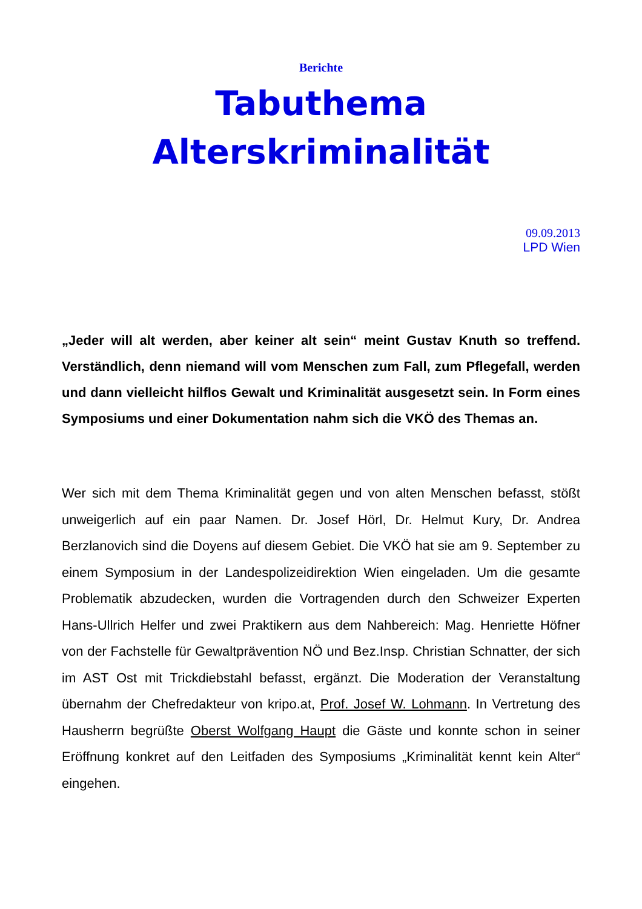Berichte
Tabuthema
Alterskriminalität
09.09.2013
LPD Wien
„Jeder will alt werden, aber keiner alt sein“ meint Gustav Knuth so treffend. Verständlich, denn niemand will vom Menschen zum Fall, zum Pflegefall, werden und dann vielleicht hilflos Gewalt und Kriminalität ausgesetzt sein. In Form eines Symposiums und einer Dokumentation nahm sich die VKÖ des Themas an.
Wer sich mit dem Thema Kriminalität gegen und von alten Menschen befasst, stößt unweigerlich auf ein paar Namen. Dr. Josef Hörl, Dr. Helmut Kury, Dr. Andrea Berzlanovich sind die Doyens auf diesem Gebiet. Die VKÖ hat sie am 9. September zu einem Symposium in der Landespolizeidirektion Wien eingeladen. Um die gesamte Problematik abzudecken, wurden die Vortragenden durch den Schweizer Experten Hans-Ullrich Helfer und zwei Praktikern aus dem Nahbereich: Mag. Henriette Höfner von der Fachstelle für Gewaltprävention NÖ und Bez.Insp. Christian Schnatter, der sich im AST Ost mit Trickdiebstahl befasst, ergänzt. Die Moderation der Veranstaltung übernahm der Chefredakteur von kripo.at, Prof. Josef W. Lohmann. In Vertretung des Hausherrn begrüßte Oberst Wolfgang Haupt die Gäste und konnte schon in seiner Eröffnung konkret auf den Leitfaden des Symposiums „Kriminalität kennt kein Alter“ eingehen.